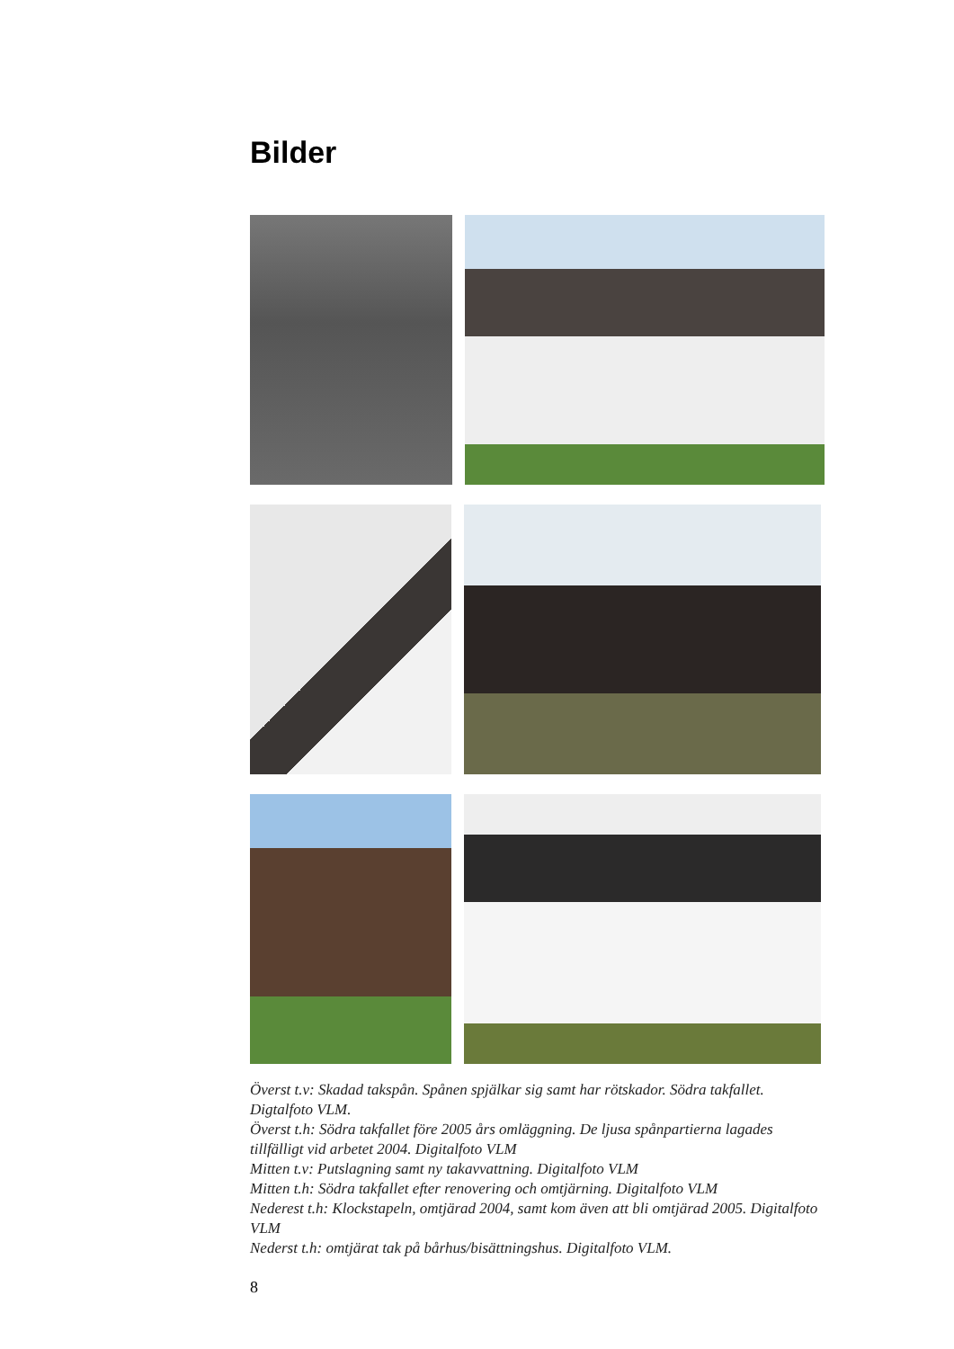Bilder
Överst t.v: Skadad takspån. Spånen spjälkar sig samt har rötskador. Södra takfallet. Digtalfoto VLM.
Överst t.h: Södra takfallet före 2005 års omläggning. De ljusa spånpartierna lagades tillfälligt vid arbetet 2004. Digitalfoto VLM
Mitten t.v: Putslagning samt ny takavvattning. Digitalfoto VLM
Mitten t.h: Södra takfallet efter renovering och omtjärning. Digitalfoto VLM
Nederest t.h: Klockstapeln, omtjärad 2004, samt kom även att bli omtjärad 2005. Digitalfoto VLM
Nederst t.h: omtjärat tak på bårhus/bisättningshus. Digitalfoto VLM.
8